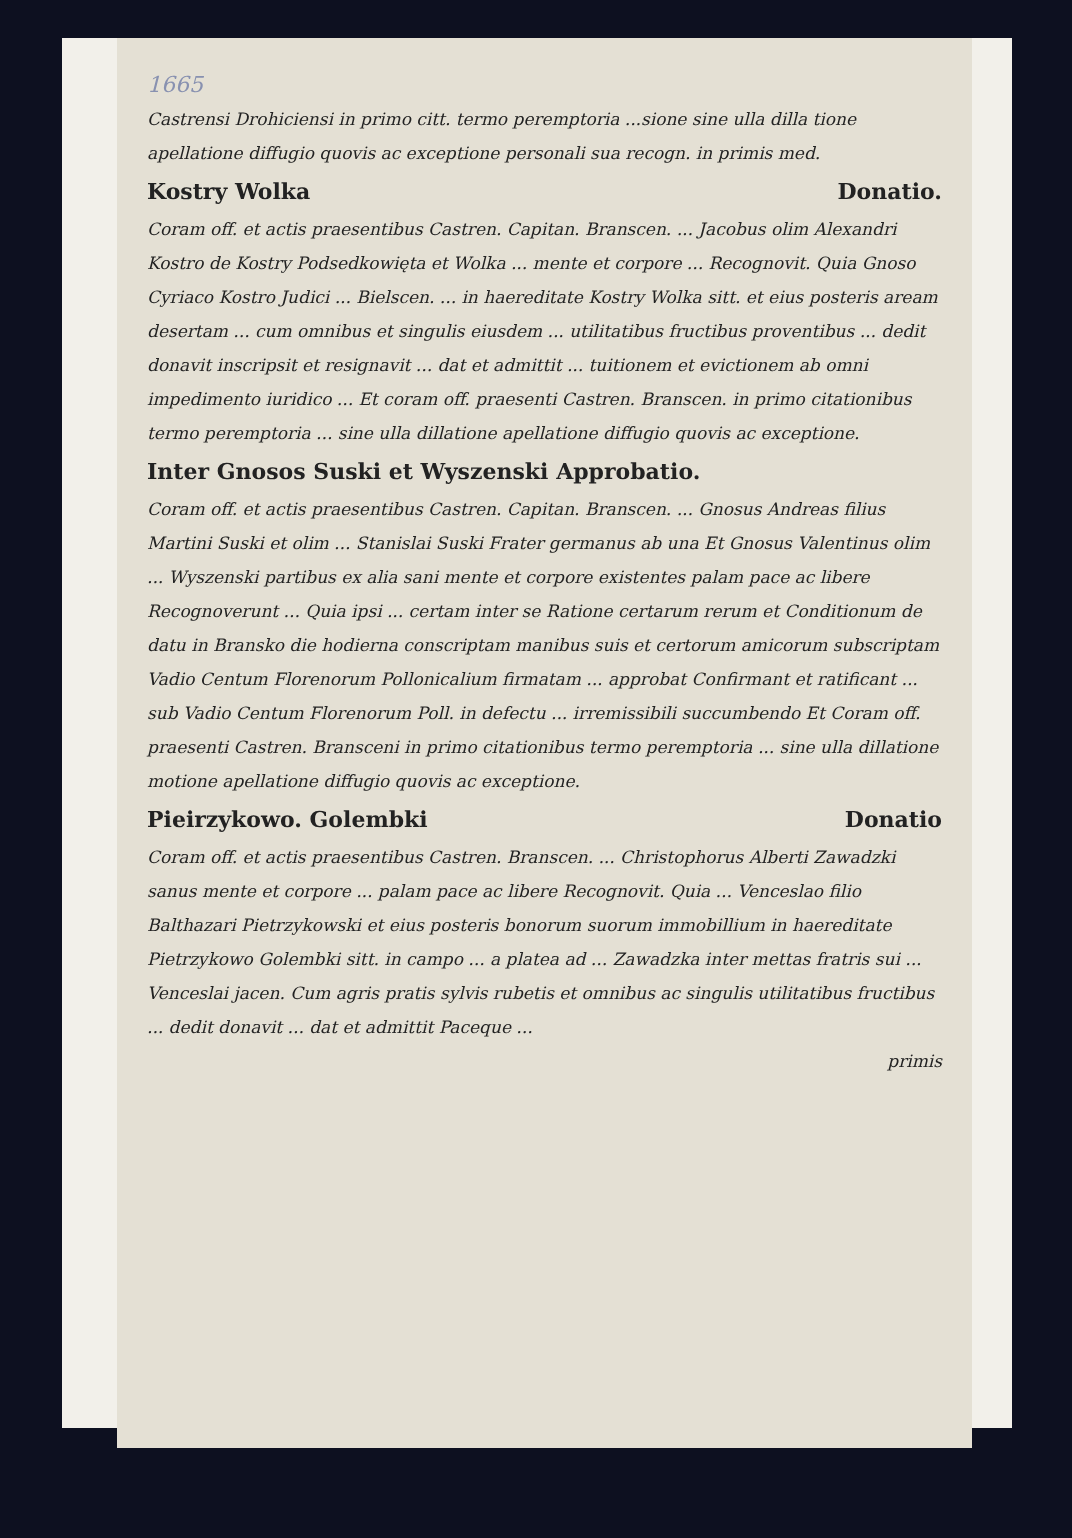1665
Castrensi Drohiciensi in primo citt. termo peremptoria ...sione sine ulla dilla tione apellatione diffugio quovis ac exceptione personali sua recogn. in primis med.
Kostry Wolka Donatio.
Coram off. et actis praesentibus Castren. Capitan. Branscen. ... Jacobus olim Alexandri Kostro de Kostry Podsedkowięta et Wolka ... mente et corpore ... Recognovit. Quia Gnoso Cyriaco Kostro Judici ... Bielscen. ... in haereditate Kostry Wolka sitt. et eius posteris aream desertam ... cum omnibus et singulis eiusdem ... utilitatibus fructibus proventibus ... dedit donavit inscripsit et resignavit ... dat et admittit ... tuitionem et evictionem ab omni impedimento iuridico ... Et coram off. praesenti Castren. Branscen. in primo citationibus termo peremptoria ... sine ulla dillatione apellatione diffugio quovis ac exceptione.
Inter Gnosos Suski et Wyszenski Approbatio.
Coram off. et actis praesentibus Castren. Capitan. Branscen. ... Gnosus Andreas filius Martini Suski et olim ... Stanislai Suski Frater germanus ab una Et Gnosus Valentinus olim ... Wyszenski partibus ex alia sani mente et corpore existentes palam pace ac libere Recognoverunt ... Quia ipsi ... certam inter se Ratione certarum rerum et Conditionum de datu in Bransko die hodierna conscriptam manibus suis et certorum amicorum subscriptam Vadio Centum Florenorum Pollonicalium firmatam ... approbat Confirmant et ratificant ... sub Vadio Centum Florenorum Poll. in defectu ... irremissibili succumbendo Et Coram off. praesenti Castren. Bransceni in primo citationibus termo peremptoria ... sine ulla dillatione motione apellatione diffugio quovis ac exceptione.
Pieirzykowo. Golembki Donatio
Coram off. et actis praesentibus Castren. Branscen. ... Christophorus Alberti Zawadzki sanus mente et corpore ... palam pace ac libere Recognovit. Quia ... Venceslao filio Balthazari Pietrzykowski et eius posteris bonorum suorum immobillium in haereditate Pietrzykowo Golembki sitt. in campo ... a platea ad ... Zawadzka inter mettas fratris sui ... Venceslai jacen. Cum agris pratis sylvis rubetis et omnibus ac singulis utilitatibus fructibus ... dedit donavit ... dat et admittit Paceque ...
primis